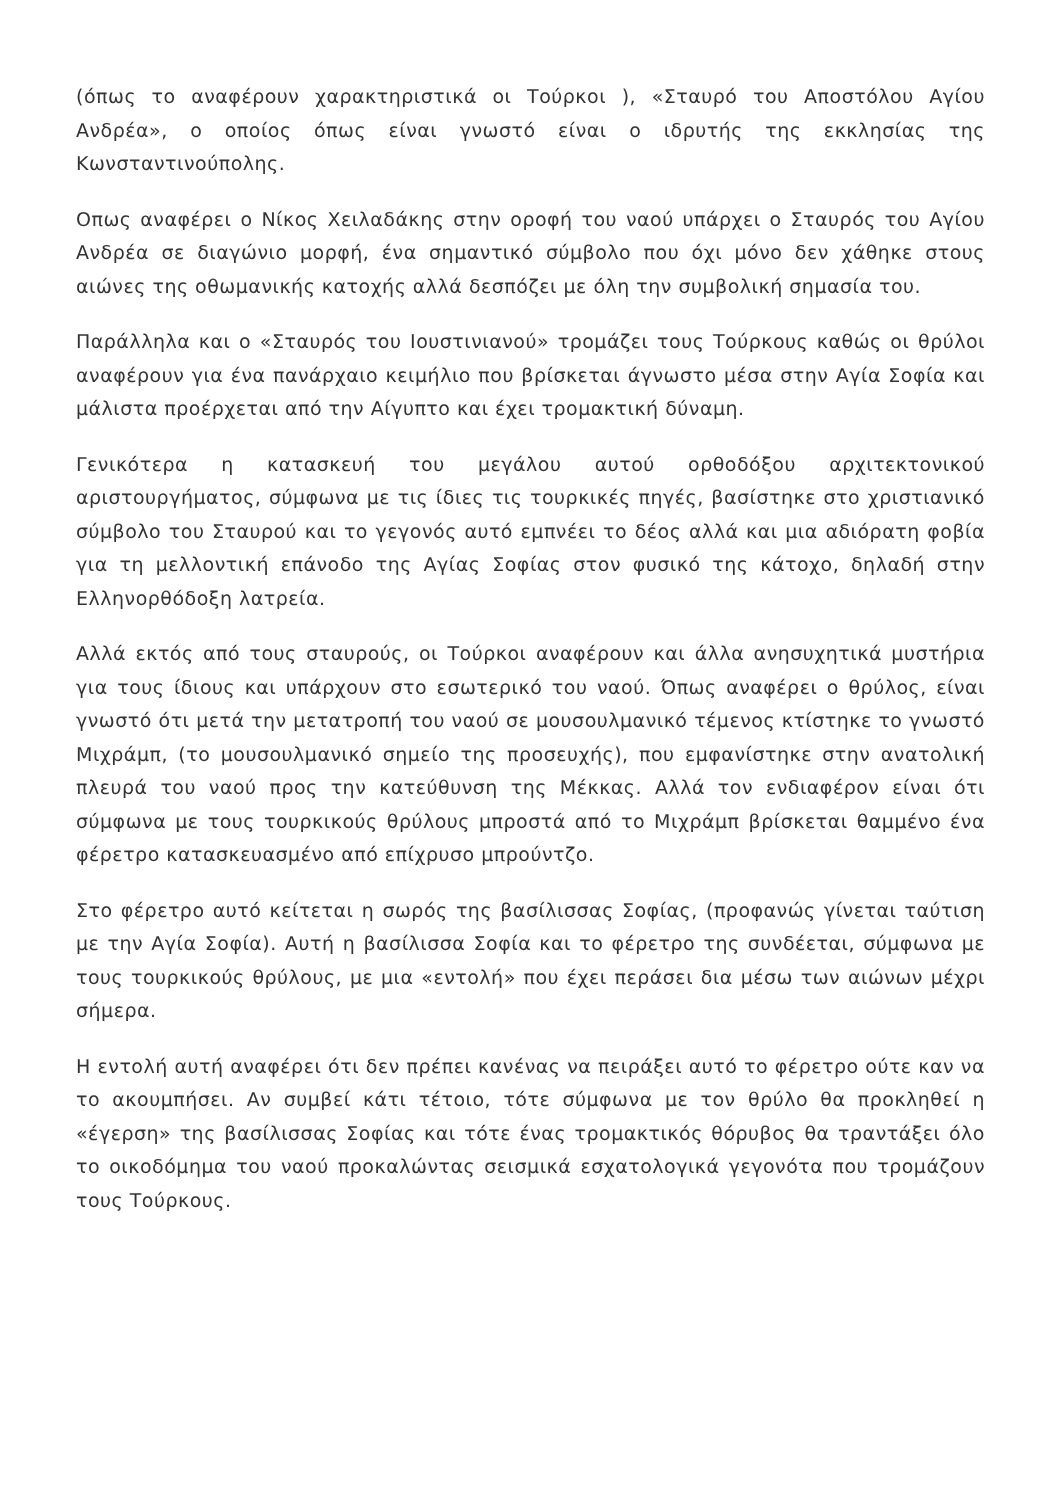(όπως το αναφέρουν χαρακτηριστικά οι Τούρκοι ), «Σταυρό του Αποστόλου Αγίου Ανδρέα», ο οποίος όπως είναι γνωστό είναι ο ιδρυτής της εκκλησίας της Κωνσταντινούπολης.
Οπως αναφέρει ο Νίκος Χειλαδάκης στην οροφή του ναού υπάρχει ο Σταυρός του Αγίου Ανδρέα σε διαγώνιο μορφή, ένα σημαντικό σύμβολο που όχι μόνο δεν χάθηκε στους αιώνες της οθωμανικής κατοχής αλλά δεσπόζει με όλη την συμβολική σημασία του.
Παράλληλα και ο «Σταυρός του Ιουστινιανού» τρομάζει τους Τούρκους καθώς οι θρύλοι αναφέρουν για ένα πανάρχαιο κειμήλιο που βρίσκεται άγνωστο μέσα στην Αγία Σοφία και μάλιστα προέρχεται από την Αίγυπτο και έχει τρομακτική δύναμη.
Γενικότερα η κατασκευή του μεγάλου αυτού ορθοδόξου αρχιτεκτονικού αριστουργήματος, σύμφωνα με τις ίδιες τις τουρκικές πηγές, βασίστηκε στο χριστιανικό σύμβολο του Σταυρού και το γεγονός αυτό εμπνέει το δέος αλλά και μια αδιόρατη φοβία για τη μελλοντική επάνοδο της Αγίας Σοφίας στον φυσικό της κάτοχο, δηλαδή στην Ελληνορθόδοξη λατρεία.
Αλλά εκτός από τους σταυρούς, οι Τούρκοι αναφέρουν και άλλα ανησυχητικά μυστήρια για τους ίδιους και υπάρχουν στο εσωτερικό του ναού. Όπως αναφέρει ο θρύλος, είναι γνωστό ότι μετά την μετατροπή του ναού σε μουσουλμανικό τέμενος κτίστηκε το γνωστό Μιχράμπ, (το μουσουλμανικό σημείο της προσευχής), που εμφανίστηκε στην ανατολική πλευρά του ναού προς την κατεύθυνση της Μέκκας. Αλλά τον ενδιαφέρον είναι ότι σύμφωνα με τους τουρκικούς θρύλους μπροστά από το Μιχράμπ βρίσκεται θαμμένο ένα φέρετρο κατασκευασμένο από επίχρυσο μπρούντζο.
Στο φέρετρο αυτό κείτεται η σωρός της βασίλισσας Σοφίας, (προφανώς γίνεται ταύτιση με την Αγία Σοφία). Αυτή η βασίλισσα Σοφία και το φέρετρο της συνδέεται, σύμφωνα με τους τουρκικούς θρύλους, με μια «εντολή» που έχει περάσει δια μέσω των αιώνων μέχρι σήμερα.
Η εντολή αυτή αναφέρει ότι δεν πρέπει κανένας να πειράξει αυτό το φέρετρο ούτε καν να το ακουμπήσει. Αν συμβεί κάτι τέτοιο, τότε σύμφωνα με τον θρύλο θα προκληθεί η «έγερση» της βασίλισσας Σοφίας και τότε ένας τρομακτικός θόρυβος θα τραντάξει όλο το οικοδόμημα του ναού προκαλώντας σεισμικά εσχατολογικά γεγονότα που τρομάζουν τους Τούρκους.